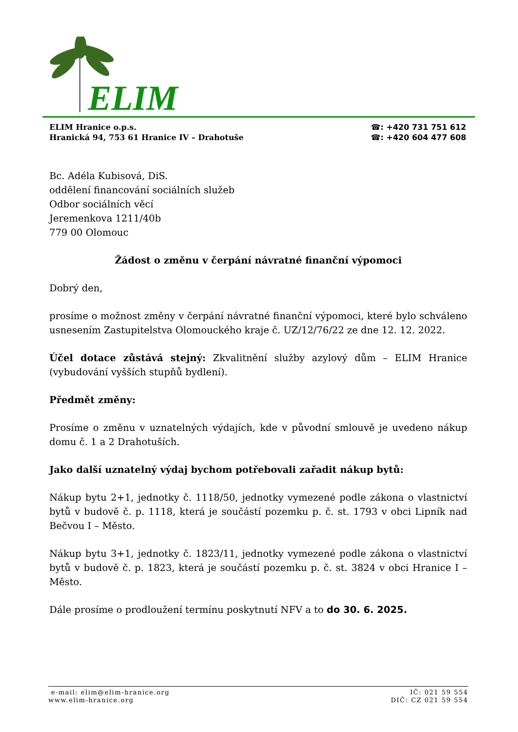ELIM
ELIM Hranice o.p.s.
Hranická 94, 753 61 Hranice IV – Drahotuše
☎: +420 731 751 612
☎: +420 604 477 608
Bc. Adéla Kubisová, DiS.
oddělení financování sociálních služeb
Odbor sociálních věcí
Jeremenkova 1211/40b
779 00 Olomouc
Žádost o změnu v čerpání návratné finanční výpomoci
Dobrý den,
prosíme o možnost změny v čerpání návratné finanční výpomoci, které bylo schváleno usnesením Zastupitelstva Olomouckého kraje č. UZ/12/76/22 ze dne 12. 12. 2022.
Účel dotace zůstává stejný: Zkvalitnění služby azylový dům – ELIM Hranice (vybudování vyšších stupňů bydlení).
Předmět změny:
Prosíme o změnu v uznatelných výdajích, kde v původní smlouvě je uvedeno nákup domu č. 1 a 2 Drahotuších.
Jako další uznatelný výdaj bychom potřebovali zařadit nákup bytů:
Nákup bytu 2+1, jednotky č. 1118/50, jednotky vymezené podle zákona o vlastnictví bytů v budově č. p. 1118, která je součástí pozemku p. č. st. 1793 v obci Lipník nad Bečvou I – Město.
Nákup bytu 3+1, jednotky č. 1823/11, jednotky vymezené podle zákona o vlastnictví bytů v budově č. p. 1823, která je součástí pozemku p. č. st. 3824 v obci Hranice I – Město.
Dále prosíme o prodloužení termínu poskytnutí NFV a to do 30. 6. 2025.
e-mail: elim@elim-hranice.org
www.elim-hranice.org
IČ: 021 59 554
DIČ: CZ 021 59 554